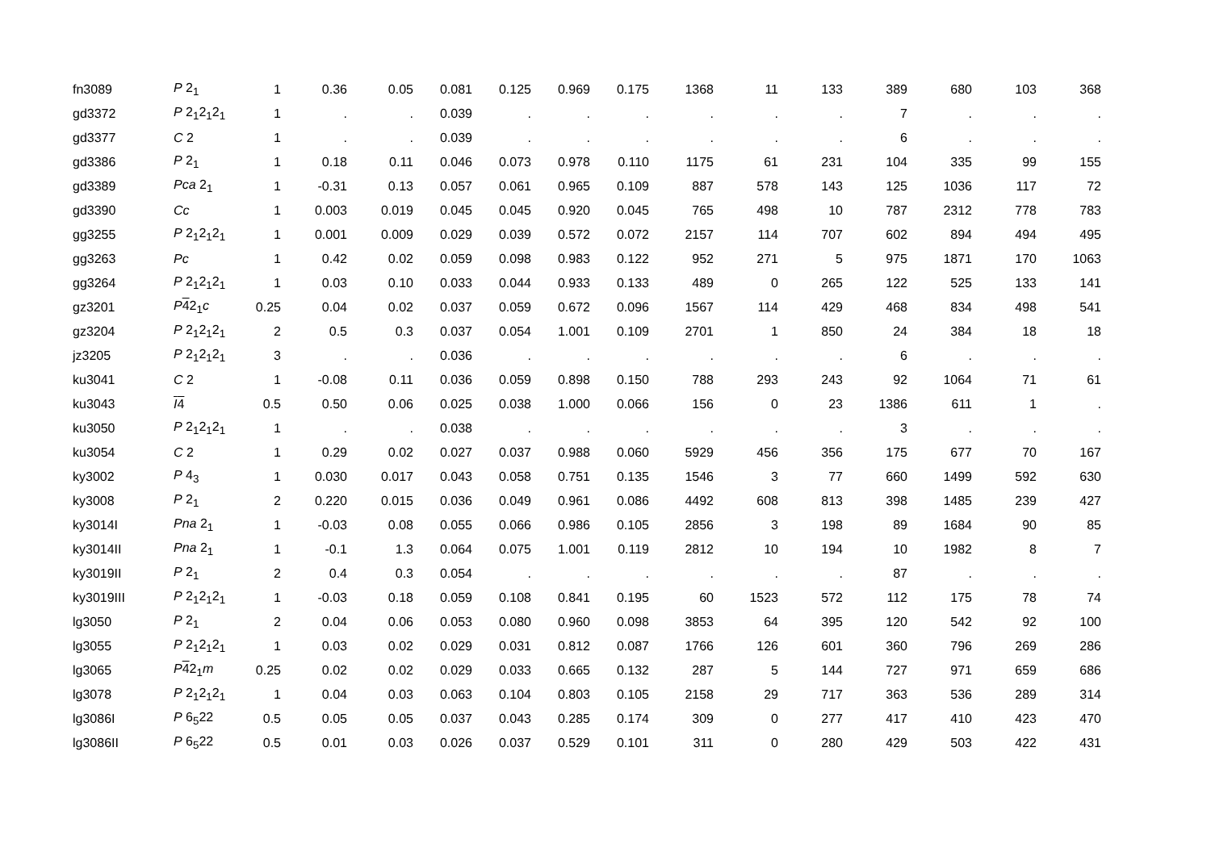| fn3089 | P 2<sub>1</sub> | 1 | 0.36 | 0.05 | 0.081 | 0.125 | 0.969 | 0.175 | 1368 | 11 | 133 | 389 | 680 | 103 | 368 |
| gd3372 | P 2<sub>1</sub>2<sub>1</sub>2<sub>1</sub> | 1 | . | . | 0.039 | . | . | . | . | . | . | 7 | . | . | . |
| gd3377 | C 2 | 1 | . | . | 0.039 | . | . | . | . | . | . | 6 | . | . | . |
| gd3386 | P 2<sub>1</sub> | 1 | 0.18 | 0.11 | 0.046 | 0.073 | 0.978 | 0.110 | 1175 | 61 | 231 | 104 | 335 | 99 | 155 |
| gd3389 | Pca 2<sub>1</sub> | 1 | -0.31 | 0.13 | 0.057 | 0.061 | 0.965 | 0.109 | 887 | 578 | 143 | 125 | 1036 | 117 | 72 |
| gd3390 | Cc | 1 | 0.003 | 0.019 | 0.045 | 0.045 | 0.920 | 0.045 | 765 | 498 | 10 | 787 | 2312 | 778 | 783 |
| gg3255 | P 2<sub>1</sub>2<sub>1</sub>2<sub>1</sub> | 1 | 0.001 | 0.009 | 0.029 | 0.039 | 0.572 | 0.072 | 2157 | 114 | 707 | 602 | 894 | 494 | 495 |
| gg3263 | Pc | 1 | 0.42 | 0.02 | 0.059 | 0.098 | 0.983 | 0.122 | 952 | 271 | 5 | 975 | 1871 | 170 | 1063 |
| gg3264 | P 2<sub>1</sub>2<sub>1</sub>2<sub>1</sub> | 1 | 0.03 | 0.10 | 0.033 | 0.044 | 0.933 | 0.133 | 489 | 0 | 265 | 122 | 525 | 133 | 141 |
| gz3201 | P 4 2<sub>1</sub> c | 0.25 | 0.04 | 0.02 | 0.037 | 0.059 | 0.672 | 0.096 | 1567 | 114 | 429 | 468 | 834 | 498 | 541 |
| gz3204 | P 2<sub>1</sub>2<sub>1</sub>2<sub>1</sub> | 2 | 0.5 | 0.3 | 0.037 | 0.054 | 1.001 | 0.109 | 2701 | 1 | 850 | 24 | 384 | 18 | 18 |
| jz3205 | P 2<sub>1</sub>2<sub>1</sub>2<sub>1</sub> | 3 | . | . | 0.036 | . | . | . | . | . | . | 6 | . | . | . |
| ku3041 | C 2 | 1 | -0.08 | 0.11 | 0.036 | 0.059 | 0.898 | 0.150 | 788 | 293 | 243 | 92 | 1064 | 71 | 61 |
| ku3043 | I 4 | 0.5 | 0.50 | 0.06 | 0.025 | 0.038 | 1.000 | 0.066 | 156 | 0 | 23 | 1386 | 611 | 1 | . |
| ku3050 | P 2<sub>1</sub>2<sub>1</sub>2<sub>1</sub> | 1 | . | . | 0.038 | . | . | . | . | . | . | 3 | . | . | . |
| ku3054 | C 2 | 1 | 0.29 | 0.02 | 0.027 | 0.037 | 0.988 | 0.060 | 5929 | 456 | 356 | 175 | 677 | 70 | 167 |
| ky3002 | P 4<sub>3</sub> | 1 | 0.030 | 0.017 | 0.043 | 0.058 | 0.751 | 0.135 | 1546 | 3 | 77 | 660 | 1499 | 592 | 630 |
| ky3008 | P 2<sub>1</sub> | 2 | 0.220 | 0.015 | 0.036 | 0.049 | 0.961 | 0.086 | 4492 | 608 | 813 | 398 | 1485 | 239 | 427 |
| ky3014I | Pna 2<sub>1</sub> | 1 | -0.03 | 0.08 | 0.055 | 0.066 | 0.986 | 0.105 | 2856 | 3 | 198 | 89 | 1684 | 90 | 85 |
| ky3014II | Pna 2<sub>1</sub> | 1 | -0.1 | 1.3 | 0.064 | 0.075 | 1.001 | 0.119 | 2812 | 10 | 194 | 10 | 1982 | 8 | 7 |
| ky3019II | P 2<sub>1</sub> | 2 | 0.4 | 0.3 | 0.054 | . | . | . | . | . | . | 87 | . | . | . |
| ky3019III | P 2<sub>1</sub>2<sub>1</sub>2<sub>1</sub> | 1 | -0.03 | 0.18 | 0.059 | 0.108 | 0.841 | 0.195 | 60 | 1523 | 572 | 112 | 175 | 78 | 74 |
| lg3050 | P 2<sub>1</sub> | 2 | 0.04 | 0.06 | 0.053 | 0.080 | 0.960 | 0.098 | 3853 | 64 | 395 | 120 | 542 | 92 | 100 |
| lg3055 | P 2<sub>1</sub>2<sub>1</sub>2<sub>1</sub> | 1 | 0.03 | 0.02 | 0.029 | 0.031 | 0.812 | 0.087 | 1766 | 126 | 601 | 360 | 796 | 269 | 286 |
| lg3065 | P 4 2<sub>1</sub> m | 0.25 | 0.02 | 0.02 | 0.029 | 0.033 | 0.665 | 0.132 | 287 | 5 | 144 | 727 | 971 | 659 | 686 |
| lg3078 | P 2<sub>1</sub>2<sub>1</sub>2<sub>1</sub> | 1 | 0.04 | 0.03 | 0.063 | 0.104 | 0.803 | 0.105 | 2158 | 29 | 717 | 363 | 536 | 289 | 314 |
| lg3086I | P 6<sub>5</sub>22 | 0.5 | 0.05 | 0.05 | 0.037 | 0.043 | 0.285 | 0.174 | 309 | 0 | 277 | 417 | 410 | 423 | 470 |
| lg3086II | P 6<sub>5</sub>22 | 0.5 | 0.01 | 0.03 | 0.026 | 0.037 | 0.529 | 0.101 | 311 | 0 | 280 | 429 | 503 | 422 | 431 |